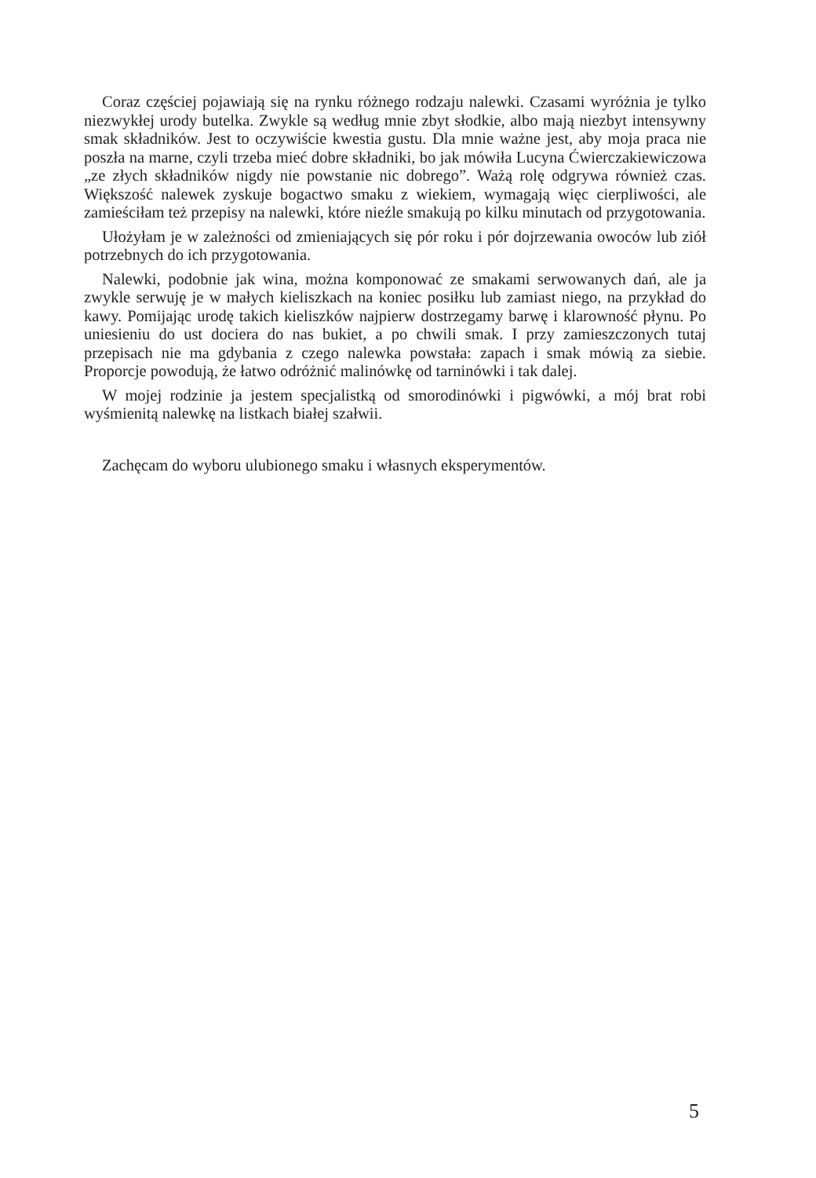Coraz częściej pojawiają się na rynku różnego rodzaju nalewki. Czasami wyróżnia je tylko niezwykłej urody butelka. Zwykle są według mnie zbyt słodkie, albo mają niezbyt intensywny smak składników. Jest to oczywiście kwestia gustu. Dla mnie ważne jest, aby moja praca nie poszła na marne, czyli trzeba mieć dobre składniki, bo jak mówiła Lucyna Ćwierczakiewiczowa „ze złych składników nigdy nie powstanie nic dobrego”. Ważą rolę odgrywa również czas. Większość nalewek zyskuje bogactwo smaku z wiekiem, wymagają więc cierpliwości, ale zamieściłam też przepisy na nalewki, które nieźle smakują po kilku minutach od przygotowania.
Ułożyłam je w zależności od zmieniających się pór roku i pór dojrzewania owoców lub ziół potrzebnych do ich przygotowania.
Nalewki, podobnie jak wina, można komponować ze smakami serwowanych dań, ale ja zwykle serwuję je w małych kieliszkach na koniec posiłku lub zamiast niego, na przykład do kawy. Pomijając urodę takich kieliszków najpierw dostrzegamy barwę i klarowność płynu. Po uniesieniu do ust dociera do nas bukiet, a po chwili smak. I przy zamieszczonych tutaj przepisach nie ma gdybania z czego nalewka powstała: zapach i smak mówią za siebie. Proporcje powodują, że łatwo odróżnić malinówkę od tarninówki i tak dalej.
W mojej rodzinie ja jestem specjalistką od smorodinówki i pigwówki, a mój brat robi wyśmienitą nalewkę na listkach białej szałwii.
Zachęcam do wyboru ulubionego smaku i własnych eksperymentów.
5